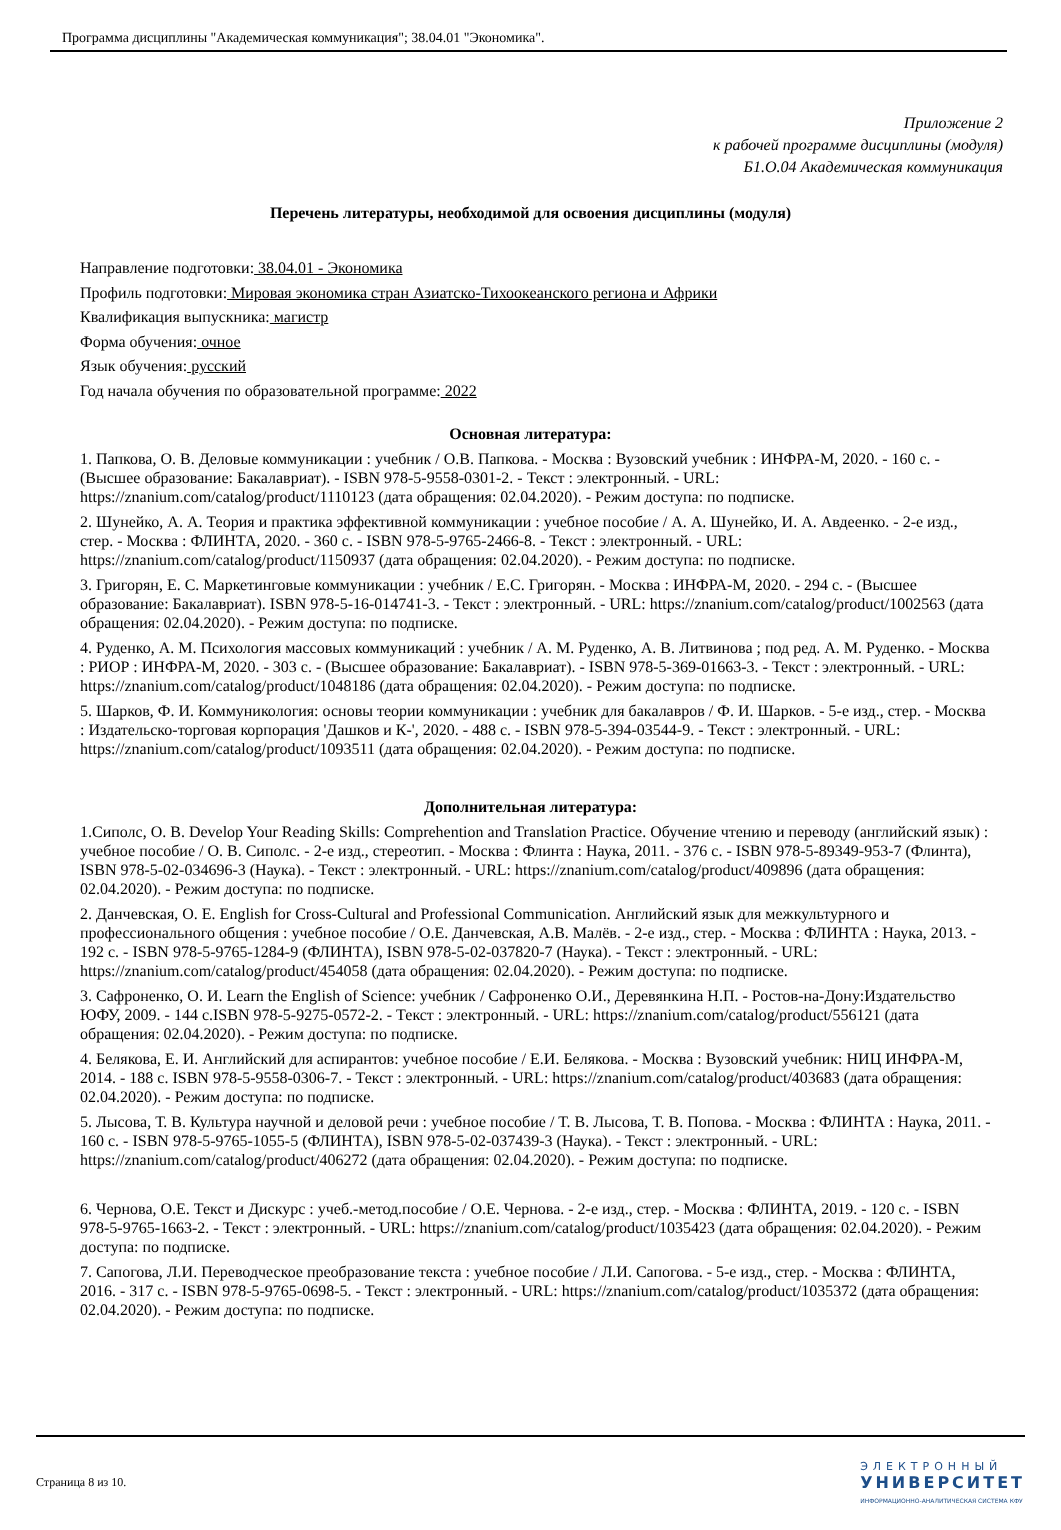Программа дисциплины "Академическая коммуникация"; 38.04.01 "Экономика".
Приложение 2
к рабочей программе дисциплины (модуля)
Б1.О.04 Академическая коммуникация
Перечень литературы, необходимой для освоения дисциплины (модуля)
Направление подготовки: 38.04.01 - Экономика
Профиль подготовки: Мировая экономика стран Азиатско-Тихоокеанского региона и Африки
Квалификация выпускника: магистр
Форма обучения: очное
Язык обучения: русский
Год начала обучения по образовательной программе: 2022
Основная литература:
1. Папкова, О. В. Деловые коммуникации : учебник / О.В. Папкова. - Москва : Вузовский учебник : ИНФРА-М, 2020. - 160 с. - (Высшее образование: Бакалавриат). - ISBN 978-5-9558-0301-2. - Текст : электронный. - URL: https://znanium.com/catalog/product/1110123 (дата обращения: 02.04.2020). - Режим доступа: по подписке.
2. Шунейко, А. А. Теория и практика эффективной коммуникации : учебное пособие / А. А. Шунейко, И. А. Авдеенко. - 2-е изд., стер. - Москва : ФЛИНТА, 2020. - 360 с. - ISBN 978-5-9765-2466-8. - Текст : электронный. - URL: https://znanium.com/catalog/product/1150937 (дата обращения: 02.04.2020). - Режим доступа: по подписке.
3. Григорян, Е. С. Маркетинговые коммуникации : учебник / Е.С. Григорян. - Москва : ИНФРА-М, 2020. - 294 с. - (Высшее образование: Бакалавриат). ISBN 978-5-16-014741-3. - Текст : электронный. - URL: https://znanium.com/catalog/product/1002563 (дата обращения: 02.04.2020). - Режим доступа: по подписке.
4. Руденко, А. М. Психология массовых коммуникаций : учебник / А. М. Руденко, А. В. Литвинова ; под ред. А. М. Руденко. - Москва : РИОР : ИНФРА-М, 2020. - 303 с. - (Высшее образование: Бакалавриат). - ISBN 978-5-369-01663-3. - Текст : электронный. - URL: https://znanium.com/catalog/product/1048186 (дата обращения: 02.04.2020). - Режим доступа: по подписке.
5. Шарков, Ф. И. Коммуникология: основы теории коммуникации : учебник для бакалавров / Ф. И. Шарков. - 5-е изд., стер. - Москва : Издательско-торговая корпорация 'Дашков и К-', 2020. - 488 с. - ISBN 978-5-394-03544-9. - Текст : электронный. - URL: https://znanium.com/catalog/product/1093511 (дата обращения: 02.04.2020). - Режим доступа: по подписке.
Дополнительная литература:
1.Сиполс, О. В. Develop Your Reading Skills: Comprehention and Translation Practice. Обучение чтению и переводу (английский язык) : учебное пособие / О. В. Сиполс. - 2-е изд., стереотип. - Москва : Флинта : Наука, 2011. - 376 с. - ISBN 978-5-89349-953-7 (Флинта), ISBN 978-5-02-034696-3 (Наука). - Текст : электронный. - URL: https://znanium.com/catalog/product/409896 (дата обращения: 02.04.2020). - Режим доступа: по подписке.
2. Данчевская, О. Е. English for Cross-Cultural and Professional Communication. Английский язык для межкультурного и профессионального общения : учебное пособие / О.Е. Данчевская, А.В. Малёв. - 2-е изд., стер. - Москва : ФЛИНТА : Наука, 2013. - 192 с. - ISBN 978-5-9765-1284-9 (ФЛИНТА), ISBN 978-5-02-037820-7 (Наука). - Текст : электронный. - URL: https://znanium.com/catalog/product/454058 (дата обращения: 02.04.2020). - Режим доступа: по подписке.
3. Сафроненко, О. И. Learn the English of Science: учебник / Сафроненко О.И., Деревянкина Н.П. - Ростов-на-Дону:Издательство ЮФУ, 2009. - 144 с.ISBN 978-5-9275-0572-2. - Текст : электронный. - URL: https://znanium.com/catalog/product/556121 (дата обращения: 02.04.2020). - Режим доступа: по подписке.
4. Белякова, Е. И. Английский для аспирантов: учебное пособие / Е.И. Белякова. - Москва : Вузовский учебник: НИЦ ИНФРА-М, 2014. - 188 с. ISBN 978-5-9558-0306-7. - Текст : электронный. - URL: https://znanium.com/catalog/product/403683 (дата обращения: 02.04.2020). - Режим доступа: по подписке.
5. Лысова, Т. В. Культура научной и деловой речи : учебное пособие / Т. В. Лысова, Т. В. Попова. - Москва : ФЛИНТА : Наука, 2011. - 160 с. - ISBN 978-5-9765-1055-5 (ФЛИНТА), ISBN 978-5-02-037439-3 (Наука). - Текст : электронный. - URL: https://znanium.com/catalog/product/406272 (дата обращения: 02.04.2020). - Режим доступа: по подписке.
6. Чернова, О.Е. Текст и Дискурс : учеб.-метод.пособие / О.Е. Чернова. - 2-е изд., стер. - Москва : ФЛИНТА, 2019. - 120 с. - ISBN 978-5-9765-1663-2. - Текст : электронный. - URL: https://znanium.com/catalog/product/1035423 (дата обращения: 02.04.2020). - Режим доступа: по подписке.
7. Сапогова, Л.И. Переводческое преобразование текста : учебное пособие / Л.И. Сапогова. - 5-е изд., стер. - Москва : ФЛИНТА, 2016. - 317 с. - ISBN 978-5-9765-0698-5. - Текст : электронный. - URL: https://znanium.com/catalog/product/1035372 (дата обращения: 02.04.2020). - Режим доступа: по подписке.
Страница 8 из 10.
ЭЛЕКТРОННЫЙ
УНИВЕРСИТЕТ
ИНФОРМАЦИОННО-АНАЛИТИЧЕСКАЯ СИСТЕМА КФУ